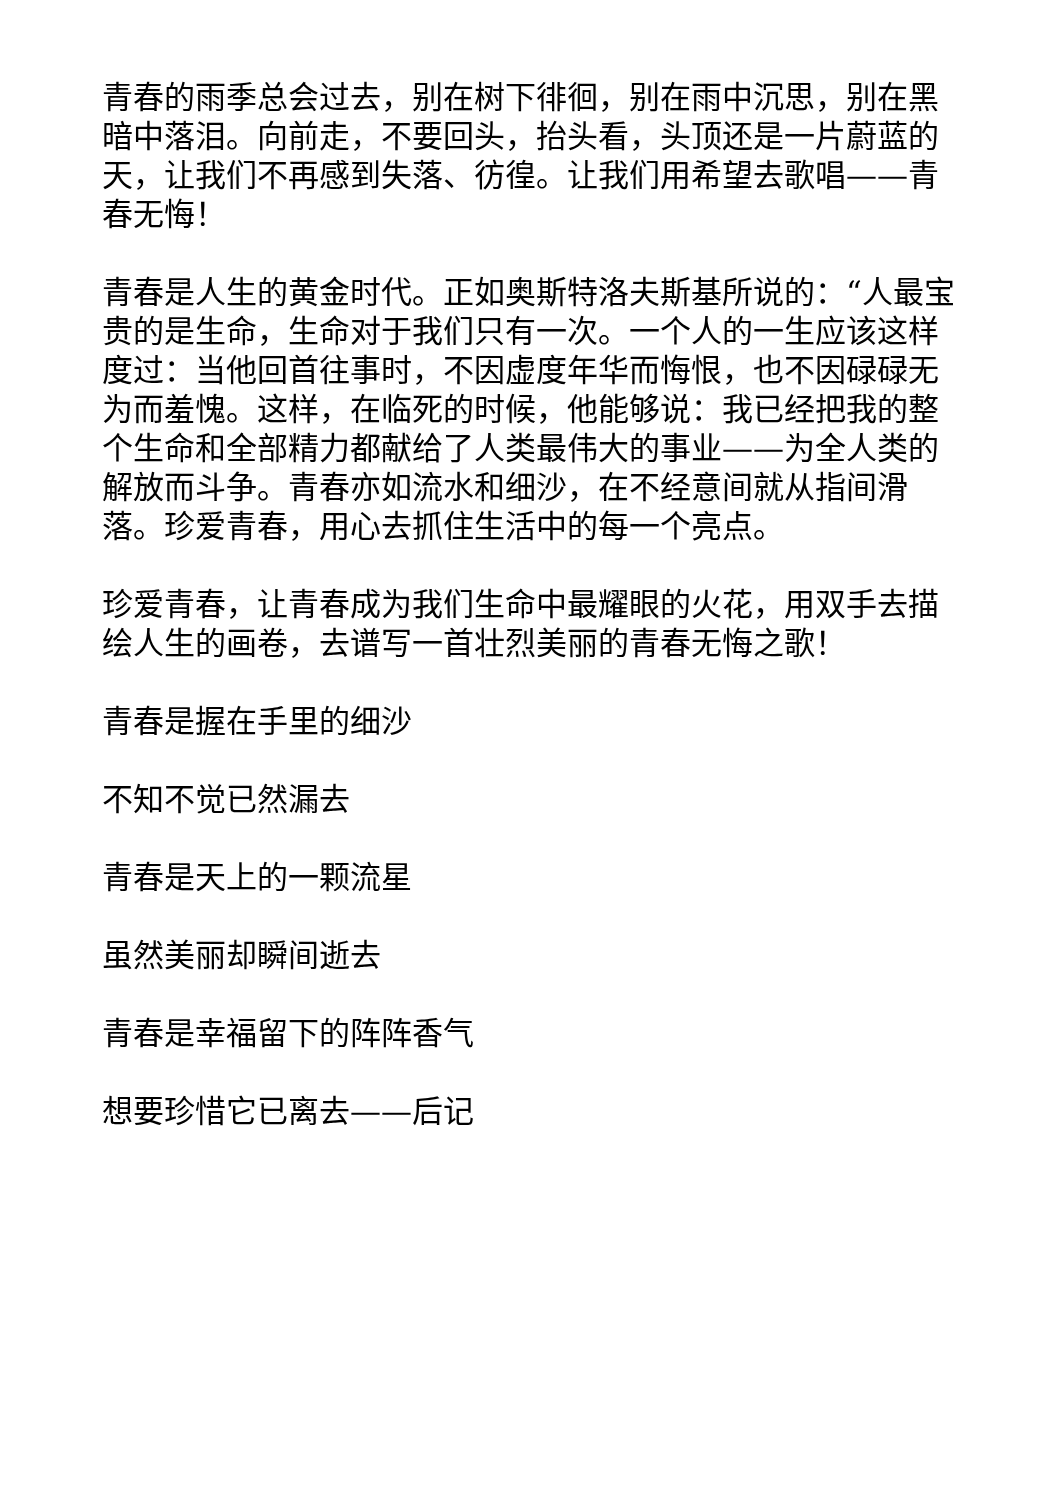青春的雨季总会过去，别在树下徘徊，别在雨中沉思，别在黑暗中落泪。向前走，不要回头，抬头看，头顶还是一片蔚蓝的天，让我们不再感到失落、彷徨。让我们用希望去歌唱——青春无悔！
青春是人生的黄金时代。正如奥斯特洛夫斯基所说的：“人最宝贵的是生命，生命对于我们只有一次。一个人的一生应该这样度过：当他回首往事时，不因虚度年华而悔恨，也不因碌碌无为而羞愧。这样，在临死的时候，他能够说：我已经把我的整个生命和全部精力都献给了人类最伟大的事业——为全人类的解放而斗争。青春亦如流水和细沙，在不经意间就从指间滑落。珍爱青春，用心去抓住生活中的每一个亮点。
珍爱青春，让青春成为我们生命中最耀眼的火花，用双手去描绘人生的画卷，去谱写一首壮烈美丽的青春无悔之歌！
青春是握在手里的细沙
不知不觉已然漏去
青春是天上的一颗流星
虽然美丽却瞬间逝去
青春是幸福留下的阵阵香气
想要珍惜它已离去——后记